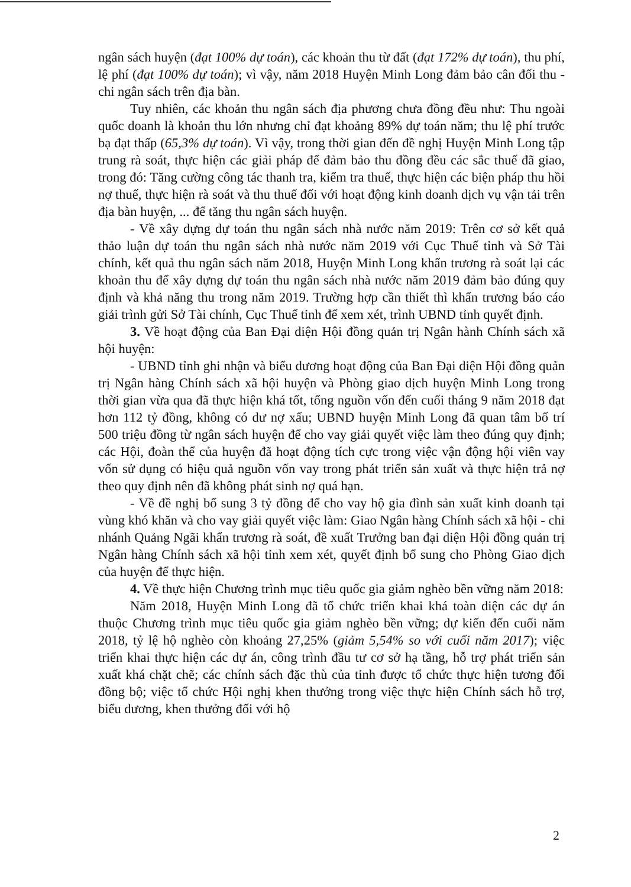ngân sách huyện (đạt 100% dự toán), các khoản thu từ đất (đạt 172% dự toán), thu phí, lệ phí (đạt 100% dự toán); vì vậy, năm 2018 Huyện Minh Long đảm bảo cân đối thu - chi ngân sách trên địa bàn.
Tuy nhiên, các khoản thu ngân sách địa phương chưa đồng đều như: Thu ngoài quốc doanh là khoản thu lớn nhưng chỉ đạt khoảng 89% dự toán năm; thu lệ phí trước bạ đạt thấp (65,3% dự toán). Vì vậy, trong thời gian đến đề nghị Huyện Minh Long tập trung rà soát, thực hiện các giải pháp để đảm bảo thu đồng đều các sắc thuế đã giao, trong đó: Tăng cường công tác thanh tra, kiểm tra thuế, thực hiện các biện pháp thu hồi nợ thuế, thực hiện rà soát và thu thuế đối với hoạt động kinh doanh dịch vụ vận tải trên địa bàn huyện, ... để tăng thu ngân sách huyện.
- Về xây dựng dự toán thu ngân sách nhà nước năm 2019: Trên cơ sở kết quả thảo luận dự toán thu ngân sách nhà nước năm 2019 với Cục Thuế tỉnh và Sở Tài chính, kết quả thu ngân sách năm 2018, Huyện Minh Long khẩn trương rà soát lại các khoản thu để xây dựng dự toán thu ngân sách nhà nước năm 2019 đảm bảo đúng quy định và khả năng thu trong năm 2019. Trường hợp cần thiết thì khẩn trương báo cáo giải trình gửi Sở Tài chính, Cục Thuế tỉnh để xem xét, trình UBND tỉnh quyết định.
3. Về hoạt động của Ban Đại diện Hội đồng quản trị Ngân hành Chính sách xã hội huyện:
- UBND tỉnh ghi nhận và biểu dương hoạt động của Ban Đại diện Hội đồng quản trị Ngân hàng Chính sách xã hội huyện và Phòng giao dịch huyện Minh Long trong thời gian vừa qua đã thực hiện khá tốt, tổng nguồn vốn đến cuối tháng 9 năm 2018 đạt hơn 112 tỷ đồng, không có dư nợ xấu; UBND huyện Minh Long đã quan tâm bố trí 500 triệu đồng từ ngân sách huyện để cho vay giải quyết việc làm theo đúng quy định; các Hội, đoàn thể của huyện đã hoạt động tích cực trong việc vận động hội viên vay vốn sử dụng có hiệu quả nguồn vốn vay trong phát triển sản xuất và thực hiện trả nợ theo quy định nên đã không phát sinh nợ quá hạn.
- Về đề nghị bổ sung 3 tỷ đồng để cho vay hộ gia đình sản xuất kinh doanh tại vùng khó khăn và cho vay giải quyết việc làm: Giao Ngân hàng Chính sách xã hội - chi nhánh Quảng Ngãi khẩn trương rà soát, đề xuất Trưởng ban đại diện Hội đồng quản trị Ngân hàng Chính sách xã hội tỉnh xem xét, quyết định bổ sung cho Phòng Giao dịch của huyện để thực hiện.
4. Về thực hiện Chương trình mục tiêu quốc gia giảm nghèo bền vững năm 2018:
Năm 2018, Huyện Minh Long đã tổ chức triển khai khá toàn diện các dự án thuộc Chương trình mục tiêu quốc gia giảm nghèo bền vững; dự kiến đến cuối năm 2018, tỷ lệ hộ nghèo còn khoảng 27,25% (giảm 5,54% so với cuối năm 2017); việc triển khai thực hiện các dự án, công trình đầu tư cơ sở hạ tầng, hỗ trợ phát triển sản xuất khá chặt chẽ; các chính sách đặc thù của tỉnh được tổ chức thực hiện tương đối đồng bộ; việc tổ chức Hội nghị khen thưởng trong việc thực hiện Chính sách hỗ trợ, biểu dương, khen thưởng đối với hộ
2